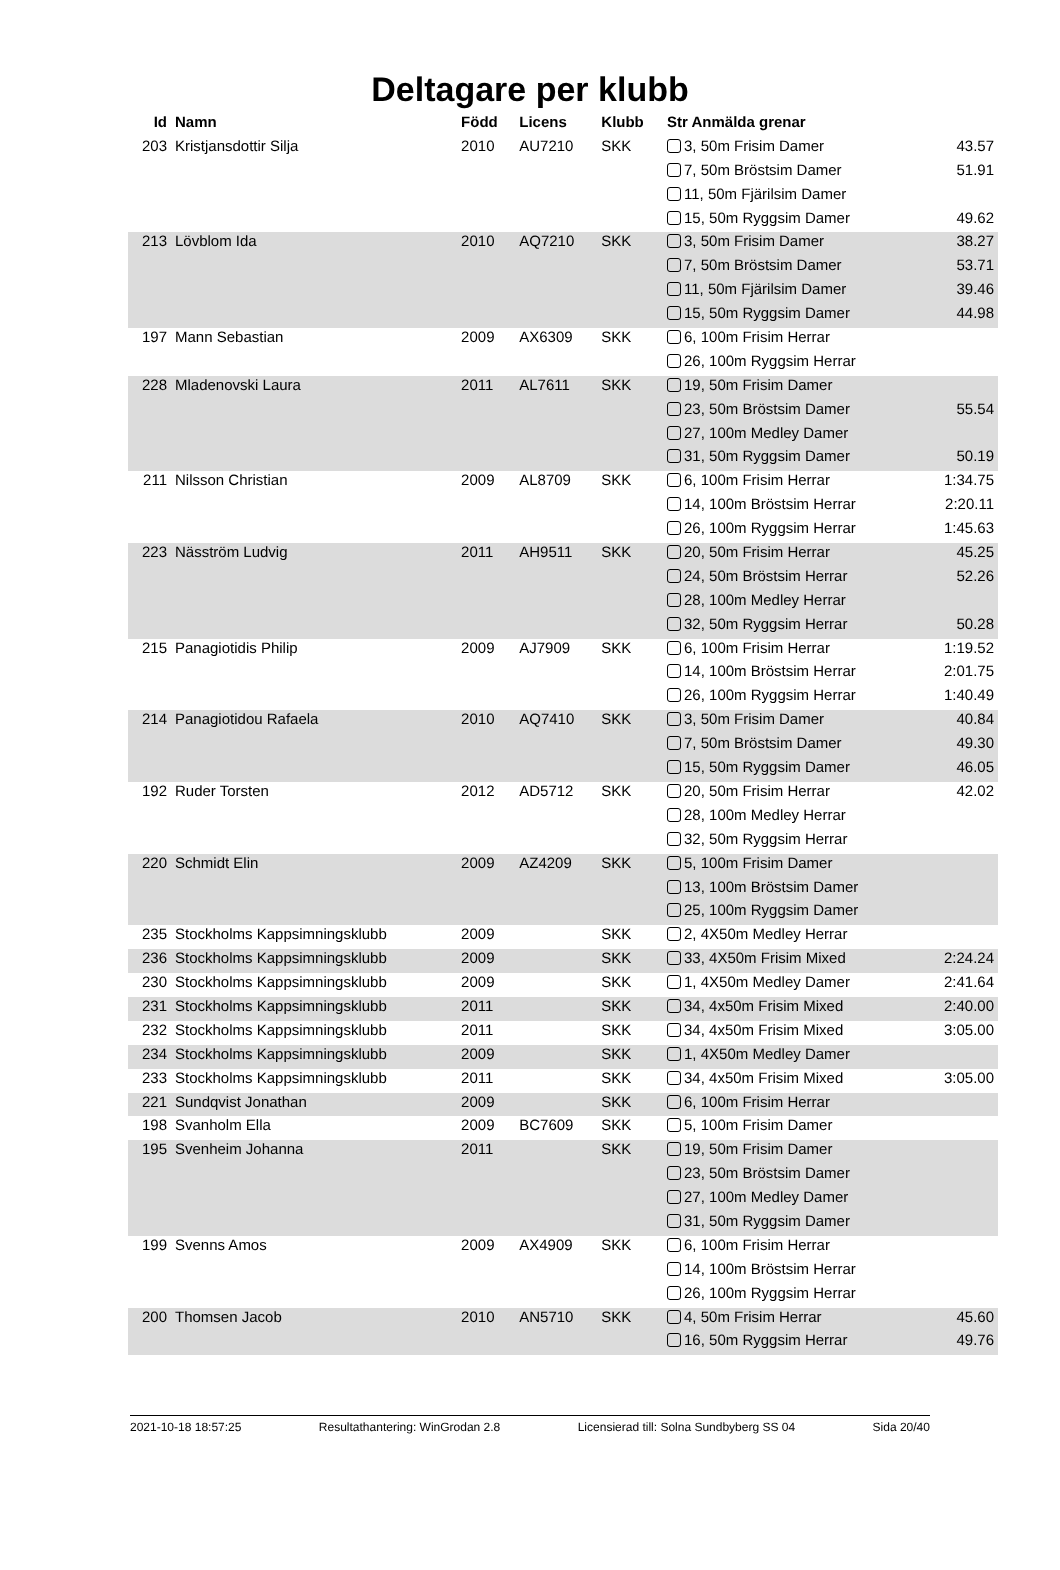Deltagare per klubb
| Id | Namn | Född | Licens | Klubb | Str Anmälda grenar | |
| --- | --- | --- | --- | --- | --- | --- |
| 203 | Kristjansdottir Silja | 2010 | AU7210 | SKK | 3, 50m Frisim Damer | 43.57 |
| | | | | | 7, 50m Bröstsim Damer | 51.91 |
| | | | | | 11, 50m Fjärilsim Damer | |
| | | | | | 15, 50m Ryggsim Damer | 49.62 |
| 213 | Lövblom Ida | 2010 | AQ7210 | SKK | 3, 50m Frisim Damer | 38.27 |
| | | | | | 7, 50m Bröstsim Damer | 53.71 |
| | | | | | 11, 50m Fjärilsim Damer | 39.46 |
| | | | | | 15, 50m Ryggsim Damer | 44.98 |
| 197 | Mann Sebastian | 2009 | AX6309 | SKK | 6, 100m Frisim Herrar | |
| | | | | | 26, 100m Ryggsim Herrar | |
| 228 | Mladenovski Laura | 2011 | AL7611 | SKK | 19, 50m Frisim Damer | |
| | | | | | 23, 50m Bröstsim Damer | 55.54 |
| | | | | | 27, 100m Medley Damer | |
| | | | | | 31, 50m Ryggsim Damer | 50.19 |
| 211 | Nilsson Christian | 2009 | AL8709 | SKK | 6, 100m Frisim Herrar | 1:34.75 |
| | | | | | 14, 100m Bröstsim Herrar | 2:20.11 |
| | | | | | 26, 100m Ryggsim Herrar | 1:45.63 |
| 223 | Näsström Ludvig | 2011 | AH9511 | SKK | 20, 50m Frisim Herrar | 45.25 |
| | | | | | 24, 50m Bröstsim Herrar | 52.26 |
| | | | | | 28, 100m Medley Herrar | |
| | | | | | 32, 50m Ryggsim Herrar | 50.28 |
| 215 | Panagiotidis Philip | 2009 | AJ7909 | SKK | 6, 100m Frisim Herrar | 1:19.52 |
| | | | | | 14, 100m Bröstsim Herrar | 2:01.75 |
| | | | | | 26, 100m Ryggsim Herrar | 1:40.49 |
| 214 | Panagiotidou Rafaela | 2010 | AQ7410 | SKK | 3, 50m Frisim Damer | 40.84 |
| | | | | | 7, 50m Bröstsim Damer | 49.30 |
| | | | | | 15, 50m Ryggsim Damer | 46.05 |
| 192 | Ruder Torsten | 2012 | AD5712 | SKK | 20, 50m Frisim Herrar | 42.02 |
| | | | | | 28, 100m Medley Herrar | |
| | | | | | 32, 50m Ryggsim Herrar | |
| 220 | Schmidt Elin | 2009 | AZ4209 | SKK | 5, 100m Frisim Damer | |
| | | | | | 13, 100m Bröstsim Damer | |
| | | | | | 25, 100m Ryggsim Damer | |
| 235 | Stockholms Kappsimningsklubb | 2009 | | SKK | 2, 4X50m Medley Herrar | |
| 236 | Stockholms Kappsimningsklubb | 2009 | | SKK | 33, 4X50m Frisim Mixed | 2:24.24 |
| 230 | Stockholms Kappsimningsklubb | 2009 | | SKK | 1, 4X50m Medley Damer | 2:41.64 |
| 231 | Stockholms Kappsimningsklubb | 2011 | | SKK | 34, 4x50m Frisim Mixed | 2:40.00 |
| 232 | Stockholms Kappsimningsklubb | 2011 | | SKK | 34, 4x50m Frisim Mixed | 3:05.00 |
| 234 | Stockholms Kappsimningsklubb | 2009 | | SKK | 1, 4X50m Medley Damer | |
| 233 | Stockholms Kappsimningsklubb | 2011 | | SKK | 34, 4x50m Frisim Mixed | 3:05.00 |
| 221 | Sundqvist Jonathan | 2009 | | SKK | 6, 100m Frisim Herrar | |
| 198 | Svanholm Ella | 2009 | BC7609 | SKK | 5, 100m Frisim Damer | |
| 195 | Svenheim Johanna | 2011 | | SKK | 19, 50m Frisim Damer | |
| | | | | | 23, 50m Bröstsim Damer | |
| | | | | | 27, 100m Medley Damer | |
| | | | | | 31, 50m Ryggsim Damer | |
| 199 | Svenns Amos | 2009 | AX4909 | SKK | 6, 100m Frisim Herrar | |
| | | | | | 14, 100m Bröstsim Herrar | |
| | | | | | 26, 100m Ryggsim Herrar | |
| 200 | Thomsen Jacob | 2010 | AN5710 | SKK | 4, 50m Frisim Herrar | 45.60 |
| | | | | | 16, 50m Ryggsim Herrar | 49.76 |
2021-10-18 18:57:25 Resultathantering: WinGrodan 2.8 Licensierad till: Solna Sundbyberg SS 04 Sida 20/40